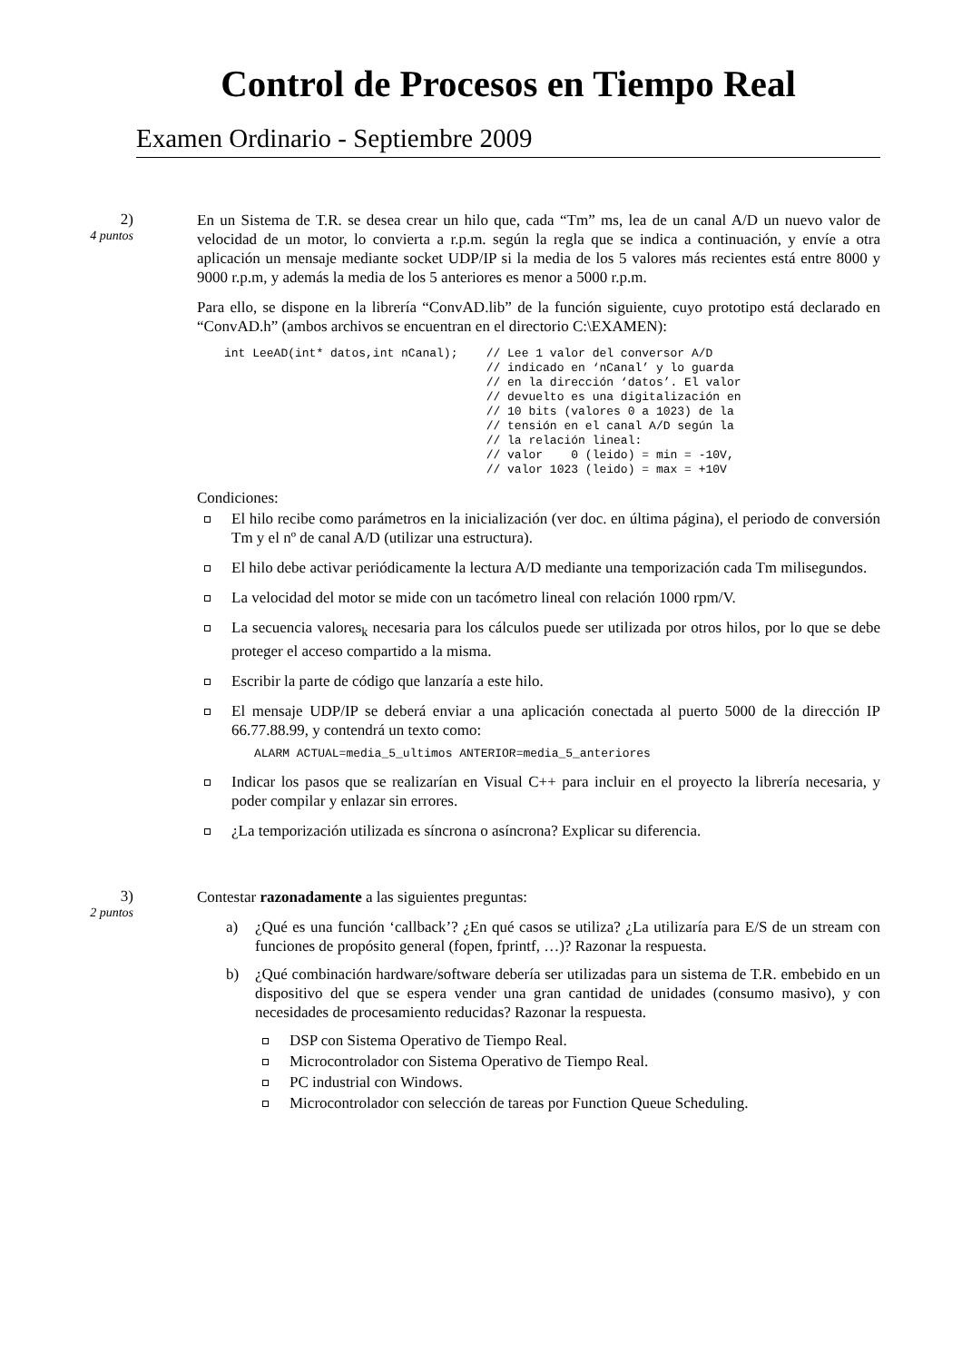Control de Procesos en Tiempo Real
Examen Ordinario - Septiembre 2009
2)
4 puntos
En un Sistema de T.R. se desea crear un hilo que, cada “Tm” ms, lea de un canal A/D un nuevo valor de velocidad de un motor, lo convierta a r.p.m. según la regla que se indica a continuación, y envíe a otra aplicación un mensaje mediante socket UDP/IP si la media de los 5 valores más recientes está entre 8000 y 9000 r.p.m, y además la media de los 5 anteriores es menor a 5000 r.p.m.
Para ello, se dispone en la librería “ConvAD.lib” de la función siguiente, cuyo prototipo está declarado en “ConvAD.h” (ambos archivos se encuentran en el directorio C:\EXAMEN):
int LeeAD(int* datos,int nCanal);    // Lee 1 valor del conversor A/D
                                     // indicado en ‘nCanal’ y lo guarda
                                     // en la dirección ‘datos’. El valor
                                     // devuelto es una digitalización en
                                     // 10 bits (valores 0 a 1023) de la
                                     // tensión en el canal A/D según la
                                     // la relación lineal:
                                     // valor    0 (leido) = min = -10V,
                                     // valor 1023 (leido) = max = +10V
Condiciones:
El hilo recibe como parámetros en la inicialización (ver doc. en última página), el periodo de conversión Tm y el nº de canal A/D (utilizar una estructura).
El hilo debe activar periódicamente la lectura A/D mediante una temporización cada Tm milisegundos.
La velocidad del motor se mide con un tacómetro lineal con relación 1000 rpm/V.
La secuencia valores<sub>k</sub> necesaria para los cálculos puede ser utilizada por otros hilos, por lo que se debe proteger el acceso compartido a la misma.
Escribir la parte de código que lanzaría a este hilo.
El mensaje UDP/IP se deberá enviar a una aplicación conectada al puerto 5000 de la dirección IP 66.77.88.99, y contendrá un texto como:
ALARM ACTUAL=media_5_ultimos ANTERIOR=media_5_anteriores
Indicar los pasos que se realizarían en Visual C++ para incluir en el proyecto la librería necesaria, y poder compilar y enlazar sin errores.
¿La temporización utilizada es síncrona o asíncrona? Explicar su diferencia.
3)
2 puntos
Contestar razonadamente a las siguientes preguntas:
a) ¿Qué es una función ‘callback’? ¿En qué casos se utiliza? ¿La utilizaría para E/S de un stream con funciones de propósito general (fopen, fprintf, …)? Razonar la respuesta.
b) ¿Qué combinación hardware/software debería ser utilizadas para un sistema de T.R. embebido en un dispositivo del que se espera vender una gran cantidad de unidades (consumo masivo), y con necesidades de procesamiento reducidas? Razonar la respuesta.
DSP con Sistema Operativo de Tiempo Real.
Microcontrolador con Sistema Operativo de Tiempo Real.
PC industrial con Windows.
Microcontrolador con selección de tareas por Function Queue Scheduling.